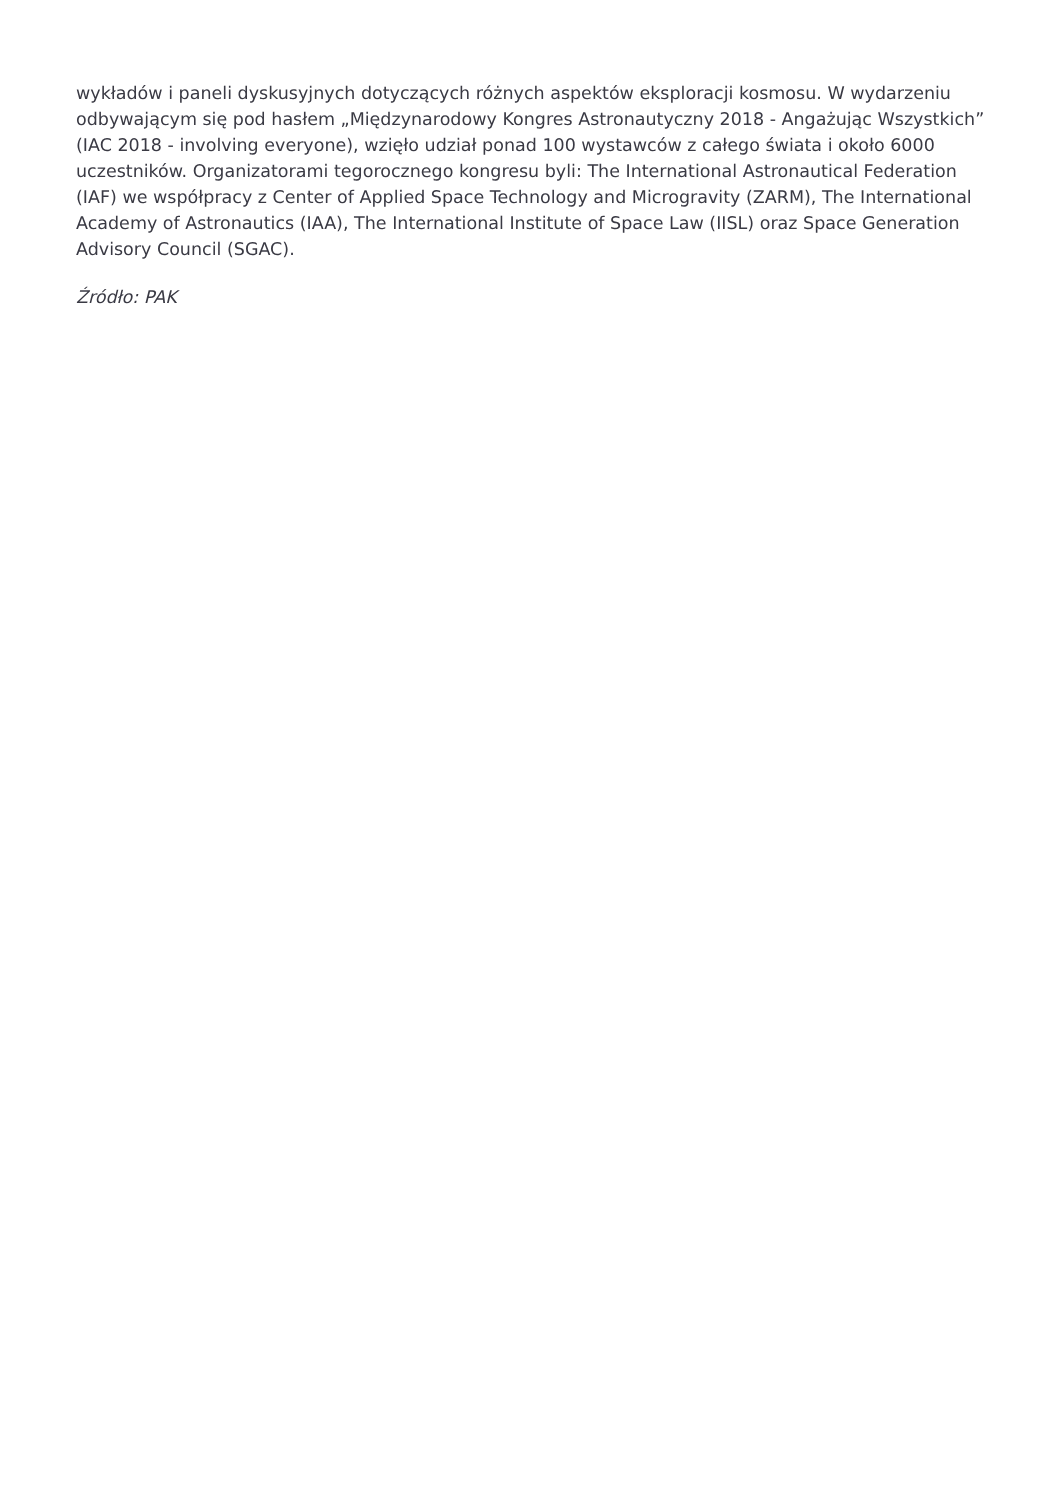wykładów i paneli dyskusyjnych dotyczących różnych aspektów eksploracji kosmosu. W wydarzeniu odbywającym się pod hasłem „Międzynarodowy Kongres Astronautyczny 2018 - Angażując Wszystkich” (IAC 2018 - involving everyone), wzięło udział ponad 100 wystawców z całego świata i około 6000 uczestników. Organizatorami tegorocznego kongresu byli: The International Astronautical Federation (IAF) we współpracy z Center of Applied Space Technology and Microgravity (ZARM), The International Academy of Astronautics (IAA), The International Institute of Space Law (IISL) oraz Space Generation Advisory Council (SGAC).
Źródło: PAK